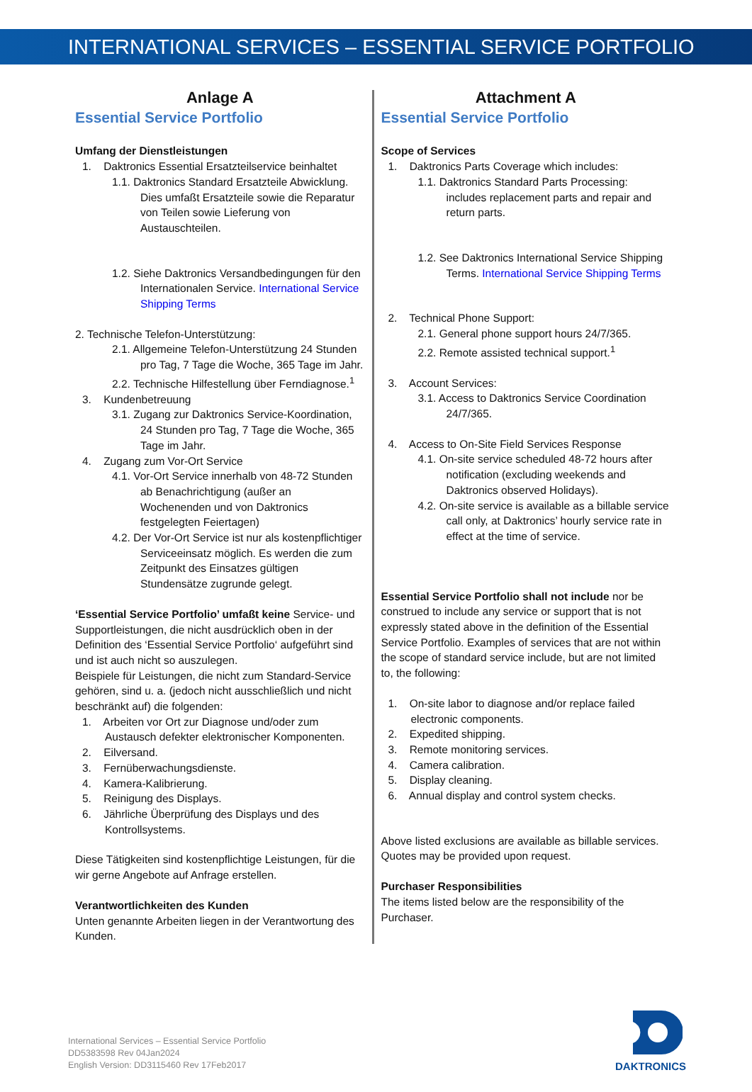INTERNATIONAL SERVICES – ESSENTIAL SERVICE PORTFOLIO
Anlage A
Essential Service Portfolio
Umfang der Dienstleistungen
1. Daktronics Essential Ersatzteilservice beinhaltet
1.1. Daktronics Standard Ersatzteile Abwicklung. Dies umfaßt Ersatzteile sowie die Reparatur von Teilen sowie Lieferung von Austauschteilen.
1.2. Siehe Daktronics Versandbedingungen für den Internationalen Service. International Service Shipping Terms
2. Technische Telefon-Unterstützung:
2.1. Allgemeine Telefon-Unterstützung 24 Stunden pro Tag, 7 Tage die Woche, 365 Tage im Jahr.
2.2. Technische Hilfestellung über Ferndiagnose.<sup>1</sup>
3. Kundenbetreuung
3.1. Zugang zur Daktronics Service-Koordination, 24 Stunden pro Tag, 7 Tage die Woche, 365 Tage im Jahr.
4. Zugang zum Vor-Ort Service
4.1. Vor-Ort Service innerhalb von 48-72 Stunden ab Benachrichtigung (außer an Wochenenden und von Daktronics festgelegten Feiertagen)
4.2. Der Vor-Ort Service ist nur als kostenpflichtiger Serviceeinsatz möglich. Es werden die zum Zeitpunkt des Einsatzes gültigen Stundensätze zugrunde gelegt.
‘Essential Service Portfolio’ umfaßt keine Service- und Supportleistungen, die nicht ausdrücklich oben in der Definition des ‘Essential Service Portfolio‘ aufgeführt sind und ist auch nicht so auszulegen.
Beispiele für Leistungen, die nicht zum Standard-Service gehören, sind u. a. (jedoch nicht ausschließlich und nicht beschränkt auf) die folgenden:
1. Arbeiten vor Ort zur Diagnose und/oder zum Austausch defekter elektronischer Komponenten.
2. Eilversand.
3. Fernüberwachungsdienste.
4. Kamera-Kalibrierung.
5. Reinigung des Displays.
6. Jährliche Überprüfung des Displays und des Kontrollsystems.
Diese Tätigkeiten sind kostenpflichtige Leistungen, für die wir gerne Angebote auf Anfrage erstellen.
Verantwortlichkeiten des Kunden
Unten genannte Arbeiten liegen in der Verantwortung des Kunden.
Attachment A
Essential Service Portfolio
Scope of Services
1. Daktronics Parts Coverage which includes:
1.1. Daktronics Standard Parts Processing: includes replacement parts and repair and return parts.
1.2. See Daktronics International Service Shipping Terms. International Service Shipping Terms
2. Technical Phone Support:
2.1. General phone support hours 24/7/365.
2.2. Remote assisted technical support.<sup>1</sup>
3. Account Services:
3.1. Access to Daktronics Service Coordination 24/7/365.
4. Access to On-Site Field Services Response
4.1. On-site service scheduled 48-72 hours after notification (excluding weekends and Daktronics observed Holidays).
4.2. On-site service is available as a billable service call only, at Daktronics’ hourly service rate in effect at the time of service.
Essential Service Portfolio shall not include nor be construed to include any service or support that is not expressly stated above in the definition of the Essential Service Portfolio. Examples of services that are not within the scope of standard service include, but are not limited to, the following:
1. On-site labor to diagnose and/or replace failed electronic components.
2. Expedited shipping.
3. Remote monitoring services.
4. Camera calibration.
5. Display cleaning.
6. Annual display and control system checks.
Above listed exclusions are available as billable services. Quotes may be provided upon request.
Purchaser Responsibilities
The items listed below are the responsibility of the Purchaser.
International Services – Essential Service Portfolio
DD5383598 Rev 04Jan2024
English Version: DD3115460 Rev 17Feb2017
DAKTRONICS